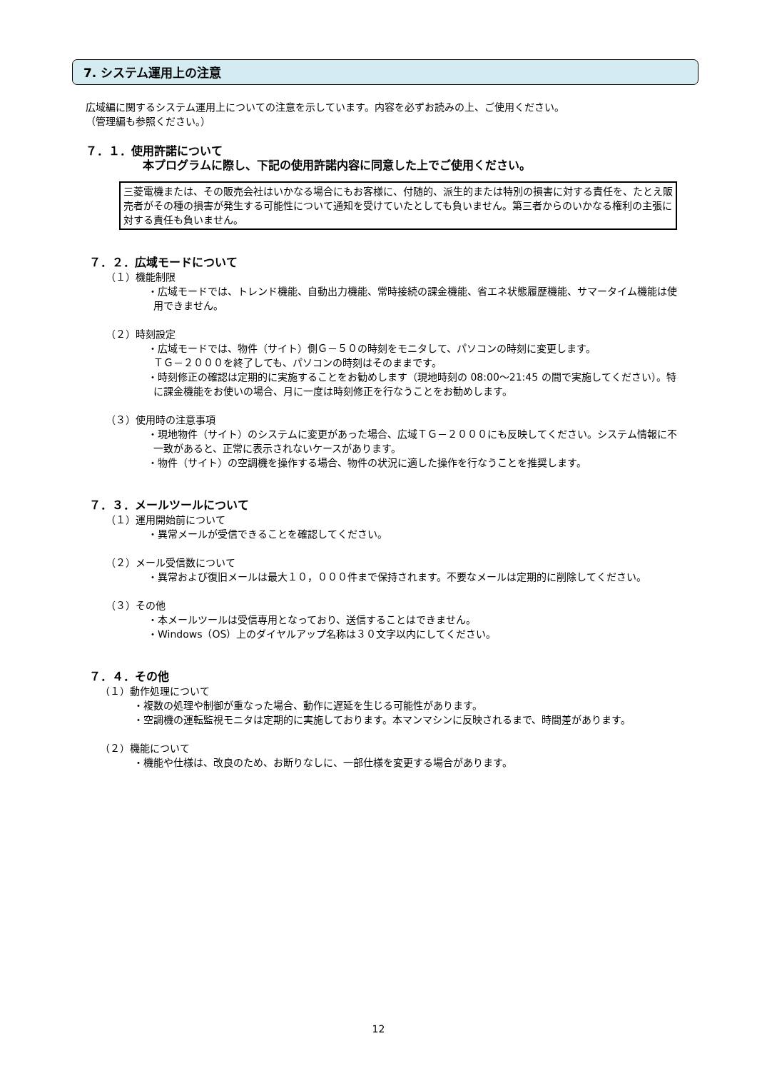7. システム運用上の注意
広域編に関するシステム運用上についての注意を示しています。内容を必ずお読みの上、ご使用ください。
（管理編も参照ください。）
７．１．使用許諾について
本プログラムに際し、下記の使用許諾内容に同意した上でご使用ください。
三菱電機または、その販売会社はいかなる場合にもお客様に、付随的、派生的または特別の損害に対する責任を、たとえ販売者がその種の損害が発生する可能性について通知を受けていたとしても負いません。第三者からのいかなる権利の主張に対する責任も負いません。
７．２．広域モードについて
（１）機能制限
・広域モードでは、トレンド機能、自動出力機能、常時接続の課金機能、省エネ状態履歴機能、サマータイム機能は使用できません。
（２）時刻設定
・広域モードでは、物件（サイト）側Ｇ－５０の時刻をモニタして、パソコンの時刻に変更します。
ＴＧ－２０００を終了しても、パソコンの時刻はそのままです。
・時刻修正の確認は定期的に実施することをお勧めします（現地時刻の 08:00～21:45 の間で実施してください）。特に課金機能をお使いの場合、月に一度は時刻修正を行なうことをお勧めします。
（３）使用時の注意事項
・現地物件（サイト）のシステムに変更があった場合、広域ＴＧ－２０００にも反映してください。システム情報に不一致があると、正常に表示されないケースがあります。
・物件（サイト）の空調機を操作する場合、物件の状況に適した操作を行なうことを推奨します。
７．３．メールツールについて
（１）運用開始前について
・異常メールが受信できることを確認してください。
（２）メール受信数について
・異常および復旧メールは最大１０，０００件まで保持されます。不要なメールは定期的に削除してください。
（３）その他
・本メールツールは受信専用となっており、送信することはできません。
・Windows（OS）上のダイヤルアップ名称は３０文字以内にしてください。
７．４．その他
（１）動作処理について
・複数の処理や制御が重なった場合、動作に遅延を生じる可能性があります。
・空調機の運転監視モニタは定期的に実施しております。本マンマシンに反映されるまで、時間差があります。
（２）機能について
・機能や仕様は、改良のため、お断りなしに、一部仕様を変更する場合があります。
12